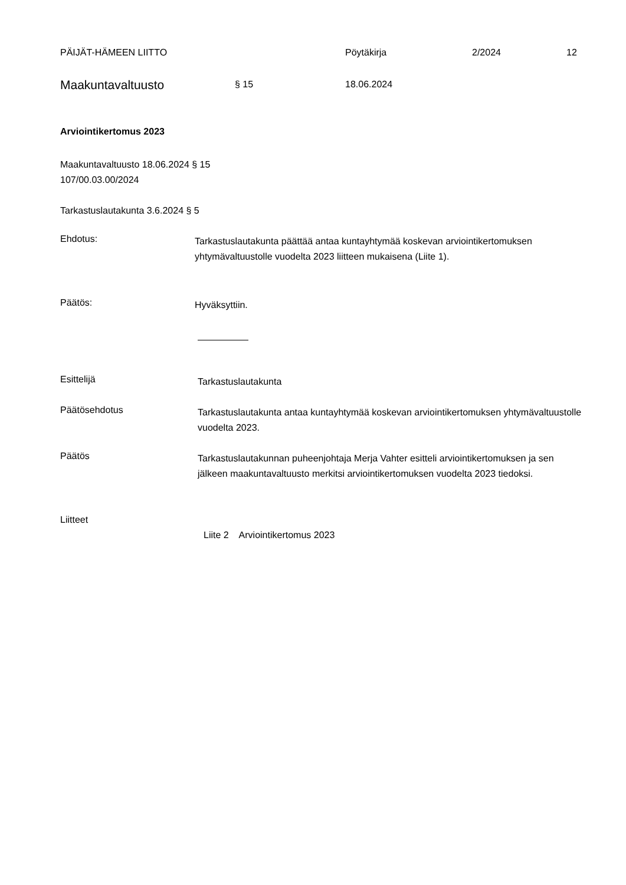PÄIJÄT-HÄMEEN LIITTO Pöytäkirja 2/2024 12
Maakuntavaltuusto § 15 18.06.2024
Arviointikertomus 2023
Maakuntavaltuusto 18.06.2024 § 15
107/00.03.00/2024
Tarkastuslautakunta 3.6.2024 § 5
Ehdotus:
Tarkastuslautakunta päättää antaa kuntayhtymää koskevan arviointikertomuksen yhtymävaltuustolle vuodelta 2023 liitteen mukaisena (Liite 1).
Päätös:
Hyväksyttiin.
Esittelijä
Tarkastuslautakunta
Päätösehdotus
Tarkastuslautakunta antaa kuntayhtymää koskevan arviointikertomuksen yhtymävaltuustolle vuodelta 2023.
Päätös
Tarkastuslautakunnan puheenjohtaja Merja Vahter esitteli arviointikertomuksen ja sen jälkeen maakuntavaltuusto merkitsi arviointikertomuksen vuodelta 2023 tiedoksi.
Liitteet
Liite 2 Arviointikertomus 2023